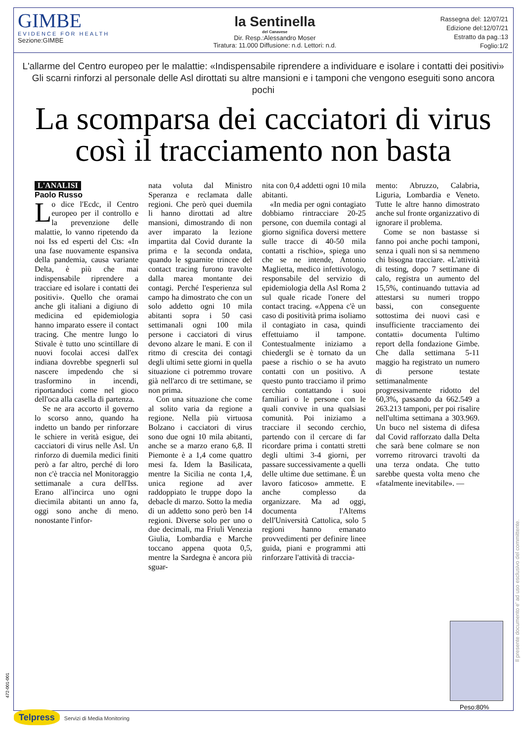GIMBE
EVIDENCE FOR HEALTH
Sezione:GIMBE
la Sentinella
del Canavese
Dir. Resp.:Alessandro Moser
Tiratura: 11.000 Diffusione: n.d. Lettori: n.d.
Rassegna del: 12/07/21
Edizione del:12/07/21
Estratto da pag.:13
Foglio:1/2
L'allarme del Centro europeo per le malattie: «Indispensabile riprendere a individuare e isolare i contatti dei positivi»
Gli scarni rinforzi al personale delle Asl dirottati su altre mansioni e i tamponi che vengono eseguiti sono ancora pochi
La scomparsa dei cacciatori di virus
così il tracciamento non basta
L'ANALISI
Paolo Russo
Lo dice l'Ecdc, il Centro europeo per il controllo e la prevenzione delle malattie, lo vanno ripetendo da noi Iss ed esperti del Cts: «In una fase nuovamente espansiva della pandemia, causa variante Delta, è più che mai indispensabile riprendere a tracciare ed isolare i contatti dei positivi». Quello che oramai anche gli italiani a digiuno di medicina ed epidemiologia hanno imparato essere il contact tracing. Che mentre lungo lo Stivale è tutto uno scintillare di nuovi focolai accesi dall'ex indiana dovrebbe spegnerli sul nascere impedendo che si trasformino in incendi, riportandoci come nel gioco dell'oca alla casella di partenza.
Se ne ara accorto il governo lo scorso anno, quando ha indetto un bando per rinforzare le schiere in verità esigue, dei cacciatori di virus nelle Asl. Un rinforzo di duemila medici finiti però a far altro, perché di loro non c'è traccia nel Monitoraggio settimanale a cura dell'Iss. Erano all'incirca uno ogni diecimila abitanti un anno fa, oggi sono anche di meno. nonostante l'infor-
nata voluta dal Ministro Speranza e reclamata dalle regioni. Che però quei duemila li hanno dirottati ad altre mansioni, dimostrando di non aver imparato la lezione impartita dal Covid durante la prima e la seconda ondata, quando le sguarnite trincee del contact tracing furono travolte dalla marea montante dei contagi. Perché l'esperienza sul campo ha dimostrato che con un solo addetto ogni 10 mila abitanti sopra i 50 casi settimanali ogni 100 mila persone i cacciatori di virus devono alzare le mani. E con il ritmo di crescita dei contagi degli ultimi sette giorni in quella situazione ci potremmo trovare già nell'arco di tre settimane, se non prima.
Con una situazione che come al solito varia da regione a regione. Nella più virtuosa Bolzano i cacciatori di virus sono due ogni 10 mila abitanti, anche se a marzo erano 6,8. Il Piemonte è a 1,4 come quattro mesi fa. Idem la Basilicata, mentre la Sicilia ne conta 1,4, unica regione ad aver raddoppiato le truppe dopo la debacle di marzo. Sotto la media di un addetto sono però ben 14 regioni. Diverse solo per uno o due decimali, ma Friuli Venezia Giulia, Lombardia e Marche toccano appena quota 0,5, mentre la Sardegna è ancora più sguar-
nita con 0,4 addetti ogni 10 mila abitanti.
«In media per ogni contagiato dobbiamo rintracciare 20-25 persone, con duemila contagi al giorno significa doversi mettere sulle tracce di 40-50 mila contatti a rischio», spiega uno che se ne intende, Antonio Maglietta, medico infettivologo, responsabile del servizio di epidemiologia della Asl Roma 2 sul quale ricade l'onere del contact tracing. «Appena c'è un caso di positività prima isoliamo il contagiato in casa, quindi effettuiamo il tampone. Contestualmente iniziamo a chiedergli se è tornato da un paese a rischio o se ha avuto contatti con un positivo. A questo punto tracciamo il primo cerchio contattando i suoi familiari o le persone con le quali convive in una qualsiasi comunità. Poi iniziamo a tracciare il secondo cerchio, partendo con il cercare di far ricordare prima i contatti stretti degli ultimi 3-4 giorni, per passare successivamente a quelli delle ultime due settimane. È un lavoro faticoso» ammette. E anche complesso da organizzare. Ma ad oggi, documenta l'Altems dell'Università Cattolica, solo 5 regioni hanno emanato provvedimenti per definire linee guida, piani e programmi atti rinforzare l'attività di traccia-
mento: Abruzzo, Calabria, Liguria, Lombardia e Veneto. Tutte le altre hanno dimostrato anche sul fronte organizzativo di ignorare il problema.
Come se non bastasse si fanno poi anche pochi tamponi, senza i quali non si sa nemmeno chi bisogna tracciare. «L'attività di testing, dopo 7 settimane di calo, registra un aumento del 15,5%, continuando tuttavia ad attestarsi su numeri troppo bassi, con conseguente sottostima dei nuovi casi e insufficiente tracciamento dei contatti» documenta l'ultimo report della fondazione Gimbe. Che dalla settimana 5-11 maggio ha registrato un numero di persone testate settimanalmente progressivamente ridotto del 60,3%, passando da 662.549 a 263.213 tamponi, per poi risalire nell'ultima settimana a 303.969. Un buco nel sistema di difesa dal Covid rafforzato dalla Delta che sarà bene colmare se non vorremo ritrovarci travolti da una terza ondata. Che tutto sarebbe questa volta meno che «fatalmente inevitabile». —
Peso:80%
Il presente documento e' ad uso esclusivo del committente.
472-001-001
Telpress Servizi di Media Monitoring